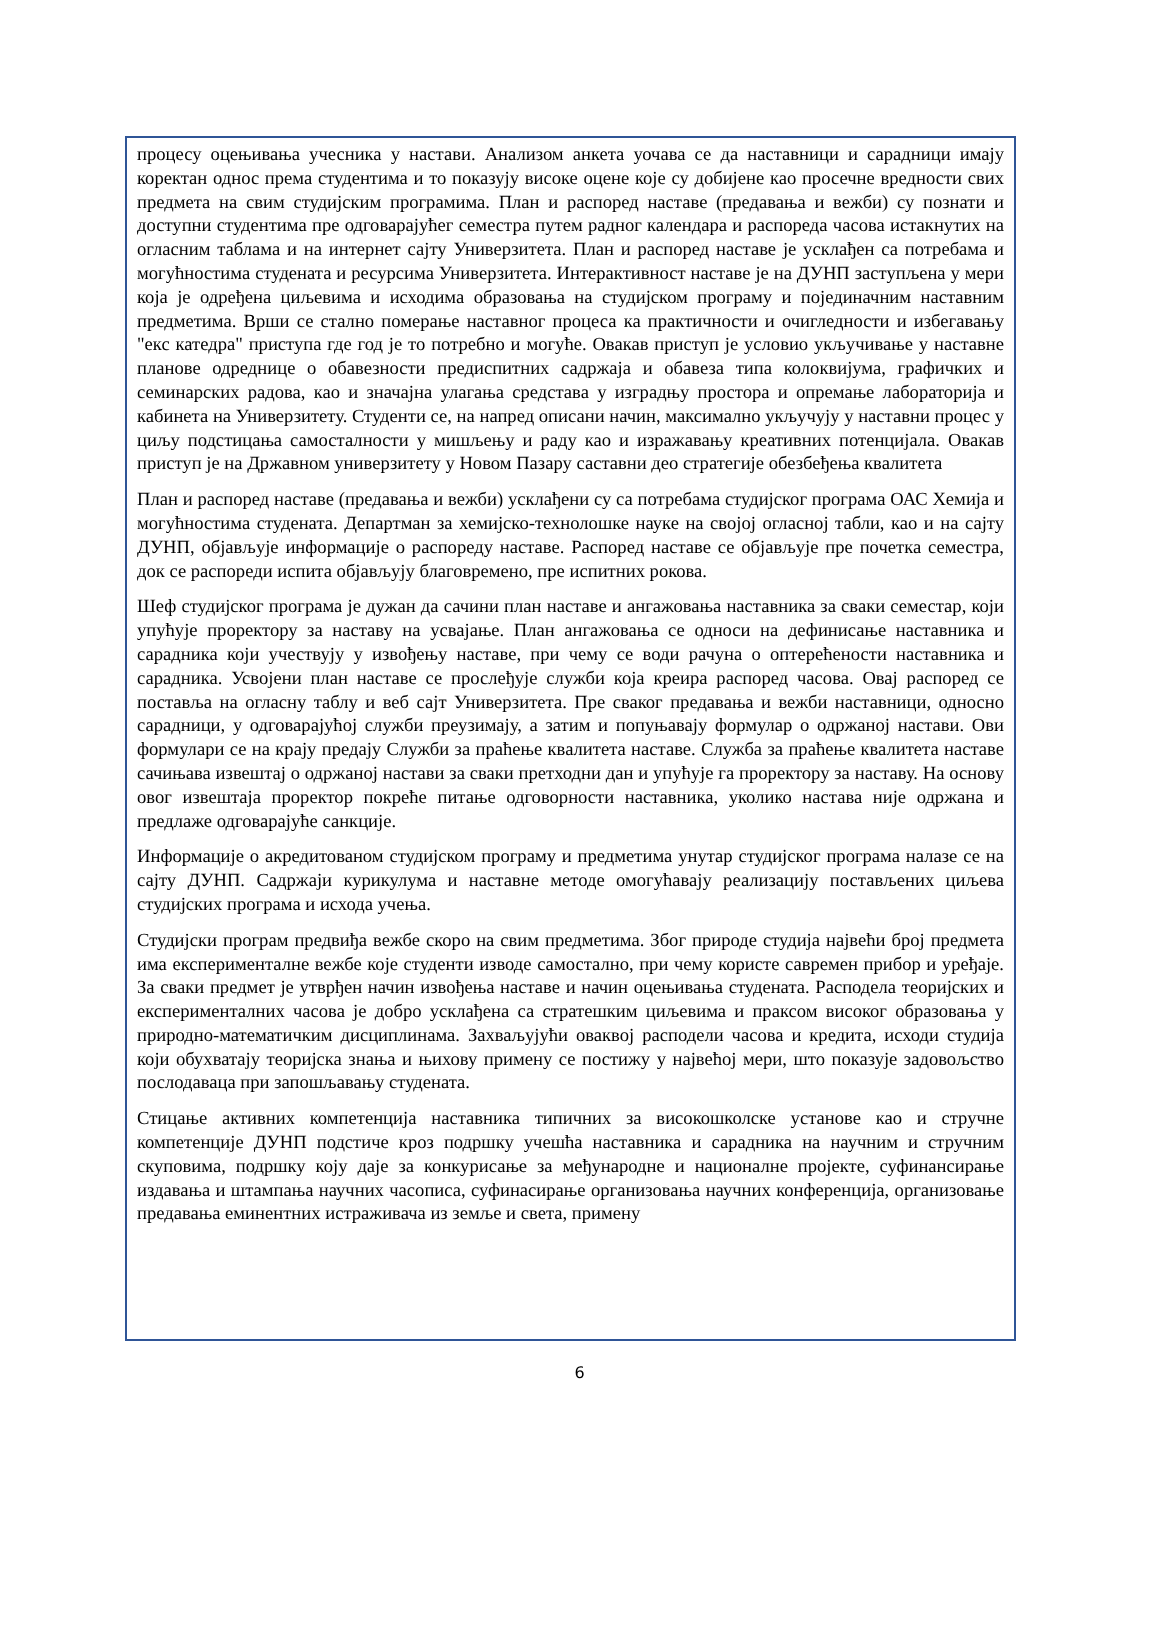процесу оцењивања учесника у настави. Анализом анкета уочава се да наставници и сарадници имају коректан однос према студентима и то показују високе оцене које су добијене као просечне вредности свих предмета на свим студијским програмима. План и распоред наставе (предавања и вежби) су познати и доступни студентима пре одговарајућег семестра путем радног календара и распореда часова истакнутих на огласним таблама и на интернет сајту Универзитета. План и распоред наставе је усклађен са потребама и могућностима студената и ресурсима Универзитета. Интерактивност наставе је на ДУНП заступљена у мери која је одређена циљевима и исходима образовања на студијском програму и појединачним наставним предметима. Врши се стално померање наставног процеса ка практичности и очигледности и избегавању "екс катедра" приступа где год је то потребно и могуће. Овакав приступ је условио укључивање у наставне планове одреднице о обавезности предиспитних садржаја и обавеза типа колоквијума, графичких и семинарских радова, као и значајна улагања средстава у изградњу простора и опремање лабораторија и кабинета на Универзитету. Студенти се, на напред описани начин, максимално укључују у наставни процес у циљу подстицања самосталности у мишљењу и раду као и изражавању креативних потенцијала. Овакав приступ је на Државном универзитету у Новом Пазару саставни део стратегије обезбеђења квалитета
План и распоред наставе (предавања и вежби) усклађени су са потребама студијског програма ОАС Хемија и могућностима студената. Департман за хемијско-технолошке науке на својој огласној табли, као и на сајту ДУНП, објављује информације о распореду наставе. Распоред наставе се објављује пре почетка семестра, док се распореди испита објављују благовремено, пре испитних рокова.
Шеф студијског програма је дужан да сачини план наставе и ангажовања наставника за сваки семестар, који упућује проректору за наставу на усвајање. План ангажовања се односи на дефинисање наставника и сарадника који учествују у извођењу наставе, при чему се води рачуна о оптерећености наставника и сарадника. Усвојени план наставе се прослеђује служби која креира распоред часова. Овај распоред се поставља на огласну таблу и веб сајт Универзитета. Пре сваког предавања и вежби наставници, односно сарадници, у одговарајућој служби преузимају, а затим и попуњавају формулар о одржаној настави. Ови формулари се на крају предају Служби за праћење квалитета наставе. Служба за праћење квалитета наставе сачињава извештај о одржаној настави за сваки претходни дан и упућује га проректору за наставу. На основу овог извештаја проректор покреће питање одговорности наставника, уколико настава није одржана и предлаже одговарајуће санкције.
Информације о акредитованом студијском програму и предметима унутар студијског програма налазе се на сајту ДУНП. Садржаји курикулума и наставне методе омогућавају реализацију постављених циљева студијских програма и исхода учења.
Студијски програм предвиђа вежбе скоро на свим предметима. Због природе студија највећи број предмета има експерименталне вежбе које студенти изводе самостално, при чему користе савремен прибор и уређаје. За сваки предмет је утврђен начин извођења наставе и начин оцењивања студената. Расподела теоријских и експерименталних часова је добро усклађена са стратешким циљевима и праксом високог образовања у природно-математичким дисциплинама. Захваљујући оваквој расподели часова и кредита, исходи студија који обухватају теоријска знања и њихову примену се постижу у највећој мери, што показује задовољство послодаваца при запошљавању студената.
Стицање активних компетенција наставника типичних за високошколске установе као и стручне компетенције ДУНП подстиче кроз подршку учешћа наставника и сарадника на научним и стручним скуповима, подршку коју даје за конкурисање за међународне и националне пројекте, суфинансирање издавања и штампања научних часописа, суфинасирање организовања научних конференција, организовање предавања еминентних истраживача из земље и света, примену
6